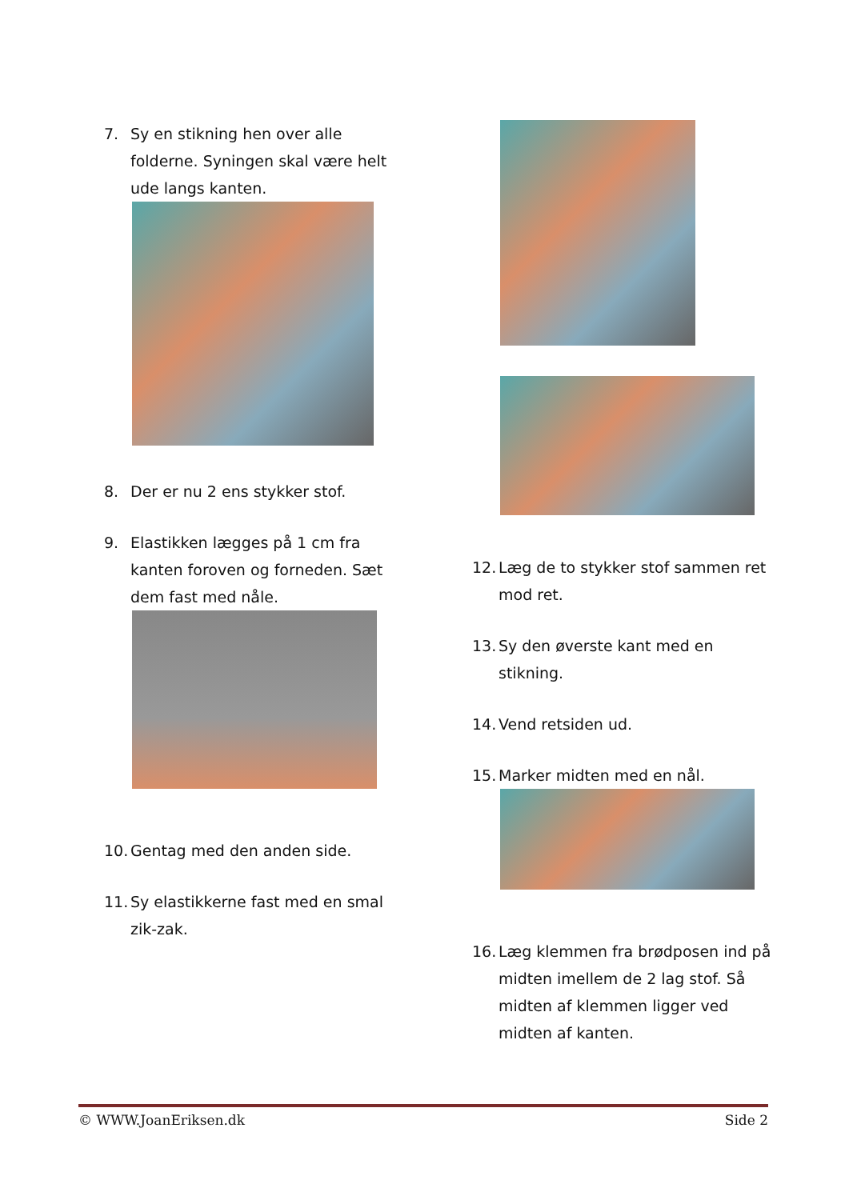7. Sy en stikning hen over alle folderne. Syningen skal være helt ude langs kanten.
8. Der er nu 2 ens stykker stof.
9. Elastikken lægges på 1 cm fra kanten foroven og forneden. Sæt dem fast med nåle.
10. Gentag med den anden side.
11. Sy elastikkerne fast med en smal zik-zak.
12. Læg de to stykker stof sammen ret mod ret.
13. Sy den øverste kant med en stikning.
14. Vend retsiden ud.
15. Marker midten med en nål.
16. Læg klemmen fra brødposen ind på midten imellem de 2 lag stof. Så midten af klemmen ligger ved midten af kanten.
© WWW.JoanEriksen.dk Side 2